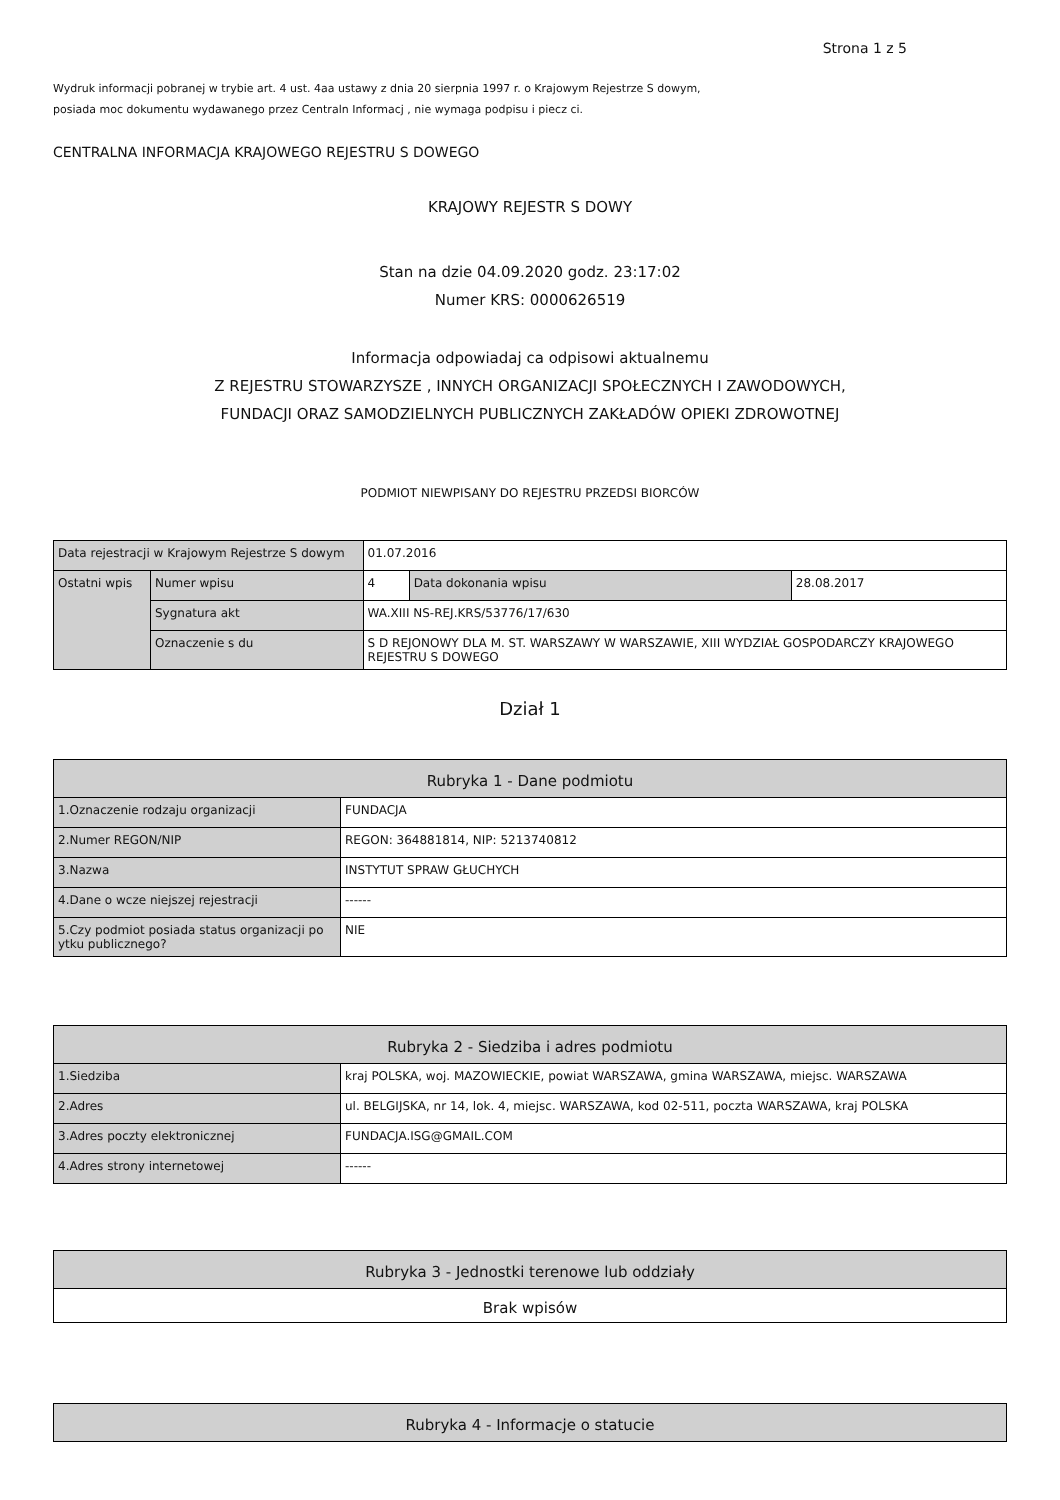Strona 1 z 5
Wydruk informacji pobranej w trybie art. 4 ust. 4aa ustawy z dnia 20 sierpnia 1997 r. o Krajowym Rejestrze S dowym,
posiada moc dokumentu wydawanego przez Centraln Informacj , nie wymaga podpisu i piecz ci.
CENTRALNA INFORMACJA KRAJOWEGO REJESTRU S DOWEGO
KRAJOWY REJESTR S DOWY
Stan na dzie 04.09.2020 godz. 23:17:02
Numer KRS: 0000626519
Informacja odpowiadaj ca odpisowi aktualnemu
Z REJESTRU STOWARZYSZE , INNYCH ORGANIZACJI SPOŁECZNYCH I ZAWODOWYCH,
FUNDACJI ORAZ SAMODZIELNYCH PUBLICZNYCH ZAKŁADÓW OPIEKI ZDROWOTNEJ
PODMIOT NIEWPISANY DO REJESTRU PRZEDSI BIORCÓW
| Data rejestracji w Krajowym Rejestrze S dowym | | 01.07.2016 | | |
| Ostatni wpis | Numer wpisu | 4 | Data dokonania wpisu | 28.08.2017 |
| | Sygnatura akt | WA.XIII NS-REJ.KRS/53776/17/630 | | |
| | Oznaczenie s du | S D REJONOWY DLA M. ST. WARSZAWY W WARSZAWIE, XIII WYDZIAŁ GOSPODARCZY KRAJOWEGO REJESTRU S DOWEGO | | |
Dział 1
| Rubryka 1 - Dane podmiotu | |
| 1.Oznaczenie rodzaju organizacji | FUNDACJA |
| 2.Numer REGON/NIP | REGON: 364881814, NIP: 5213740812 |
| 3.Nazwa | INSTYTUT SPRAW GŁUCHYCH |
| 4.Dane o wcze niejszej rejestracji | ------ |
| 5.Czy podmiot posiada status organizacji po ytku publicznego? | NIE |
| Rubryka 2 - Siedziba i adres podmiotu | |
| 1.Siedziba | kraj POLSKA, woj. MAZOWIECKIE, powiat WARSZAWA, gmina WARSZAWA, miejsc. WARSZAWA |
| 2.Adres | ul. BELGIJSKA, nr 14, lok. 4, miejsc. WARSZAWA, kod 02-511, poczta WARSZAWA, kraj POLSKA |
| 3.Adres poczty elektronicznej | FUNDACJA.ISG@GMAIL.COM |
| 4.Adres strony internetowej | ------ |
| Rubryka 3 - Jednostki terenowe lub oddziały |
| Brak wpisów |
| Rubryka 4 - Informacje o statucie |